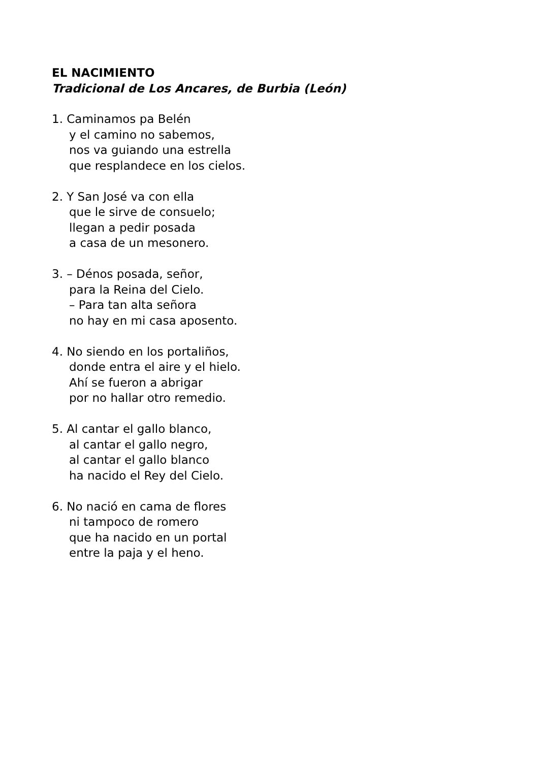EL NACIMIENTO
Tradicional de Los Ancares, de Burbia (León)
1. Caminamos pa Belén
y el camino no sabemos,
nos va guiando una estrella
que resplandece en los cielos.
2. Y San José va con ella
que le sirve de consuelo;
llegan a pedir posada
a casa de un mesonero.
3. – Dénos posada, señor,
para la Reina del Cielo.
– Para tan alta señora
no hay en mi casa aposento.
4. No siendo en los portaliños,
donde entra el aire y el hielo.
Ahí se fueron a abrigar
por no hallar otro remedio.
5. Al cantar el gallo blanco,
al cantar el gallo negro,
al cantar el gallo blanco
ha nacido el Rey del Cielo.
6. No nació en cama de flores
ni tampoco de romero
que ha nacido en un portal
entre la paja y el heno.